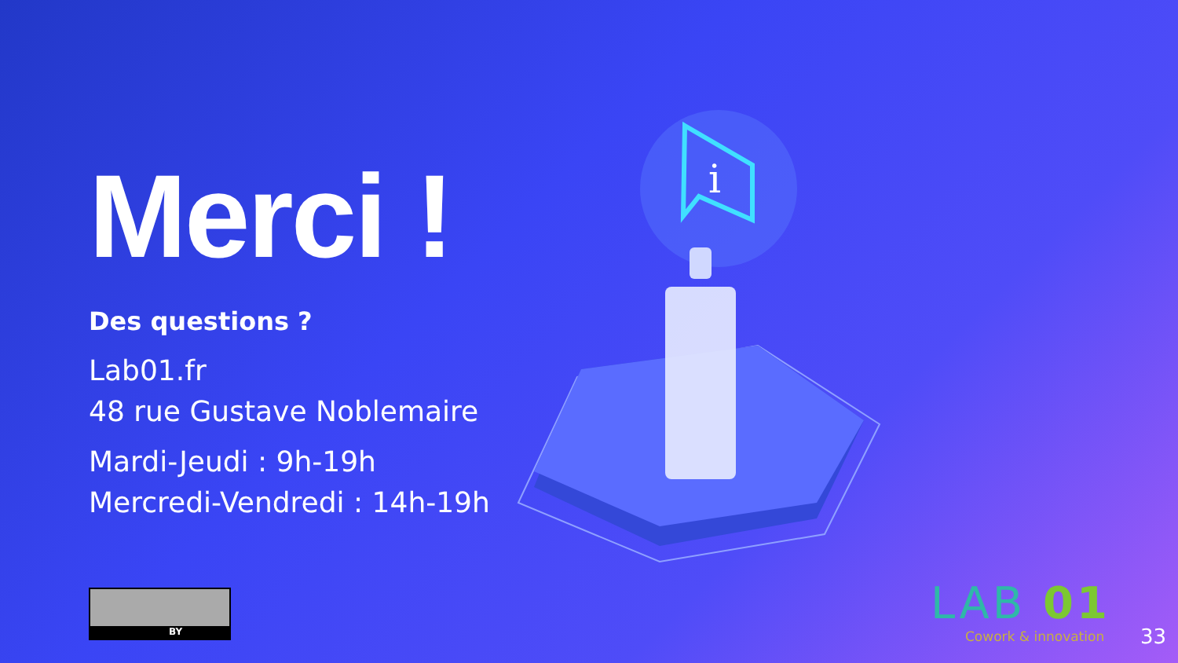i
Merci !
Des questions ?
Lab01.fr
48 rue Gustave Noblemaire
Mardi-Jeudi : 9h-19h
Mercredi-Vendredi : 14h-19h
BY LAB 01
Cowork & innovation
33